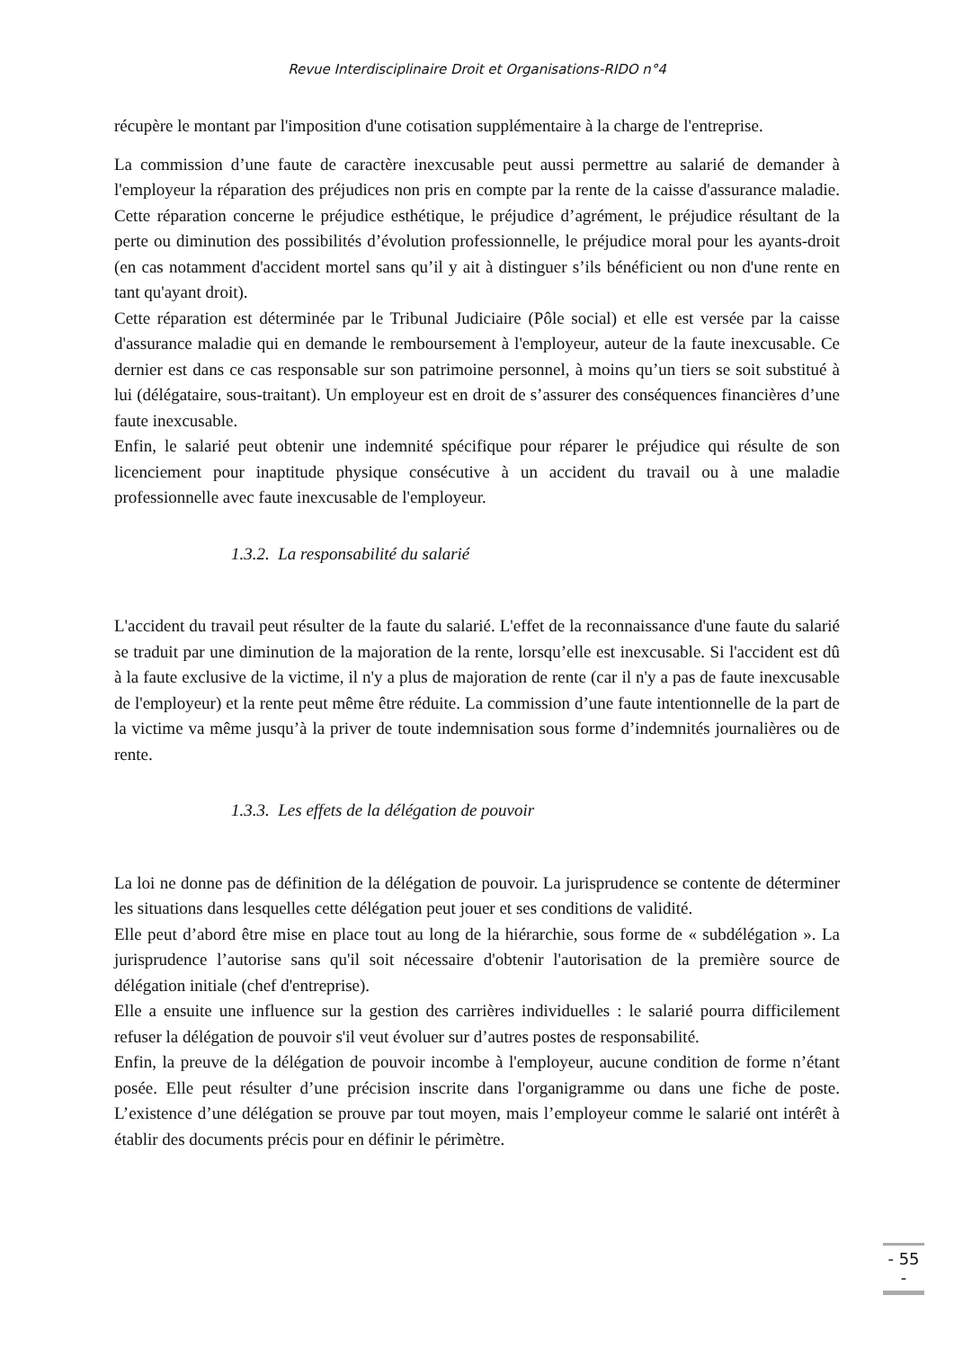Revue Interdisciplinaire Droit et Organisations-RIDO n°4
récupère le montant par l'imposition d'une cotisation supplémentaire à la charge de l'entreprise.
La commission d’une faute de caractère inexcusable peut aussi permettre au salarié de demander à l'employeur la réparation des préjudices non pris en compte par la rente de la caisse d'assurance maladie. Cette réparation concerne le préjudice esthétique, le préjudice d’agrément, le préjudice résultant de la perte ou diminution des possibilités d’évolution professionnelle, le préjudice moral pour les ayants-droit (en cas notamment d'accident mortel sans qu’il y ait à distinguer s’ils bénéficient ou non d'une rente en tant qu'ayant droit).
Cette réparation est déterminée par le Tribunal Judiciaire (Pôle social) et elle est versée par la caisse d'assurance maladie qui en demande le remboursement à l'employeur, auteur de la faute inexcusable. Ce dernier est dans ce cas responsable sur son patrimoine personnel, à moins qu’un tiers se soit substitué à lui (délégataire, sous-traitant). Un employeur est en droit de s’assurer des conséquences financières d’une faute inexcusable.
Enfin, le salarié peut obtenir une indemnité spécifique pour réparer le préjudice qui résulte de son licenciement pour inaptitude physique consécutive à un accident du travail ou à une maladie professionnelle avec faute inexcusable de l'employeur.
1.3.2. La responsabilité du salarié
L'accident du travail peut résulter de la faute du salarié. L'effet de la reconnaissance d'une faute du salarié se traduit par une diminution de la majoration de la rente, lorsqu’elle est inexcusable. Si l'accident est dû à la faute exclusive de la victime, il n'y a plus de majoration de rente (car il n'y a pas de faute inexcusable de l'employeur) et la rente peut même être réduite. La commission d’une faute intentionnelle de la part de la victime va même jusqu’à la priver de toute indemnisation sous forme d’indemnités journalières ou de rente.
1.3.3. Les effets de la délégation de pouvoir
La loi ne donne pas de définition de la délégation de pouvoir. La jurisprudence se contente de déterminer les situations dans lesquelles cette délégation peut jouer et ses conditions de validité.
Elle peut d’abord être mise en place tout au long de la hiérarchie, sous forme de « subdélégation ». La jurisprudence l’autorise sans qu'il soit nécessaire d'obtenir l'autorisation de la première source de délégation initiale (chef d'entreprise).
Elle a ensuite une influence sur la gestion des carrières individuelles : le salarié pourra difficilement refuser la délégation de pouvoir s'il veut évoluer sur d’autres postes de responsabilité.
Enfin, la preuve de la délégation de pouvoir incombe à l'employeur, aucune condition de forme n’étant posée. Elle peut résulter d’une précision inscrite dans l'organigramme ou dans une fiche de poste. L’existence d’une délégation se prouve par tout moyen, mais l’employeur comme le salarié ont intérêt à établir des documents précis pour en définir le périmètre.
- 55 -